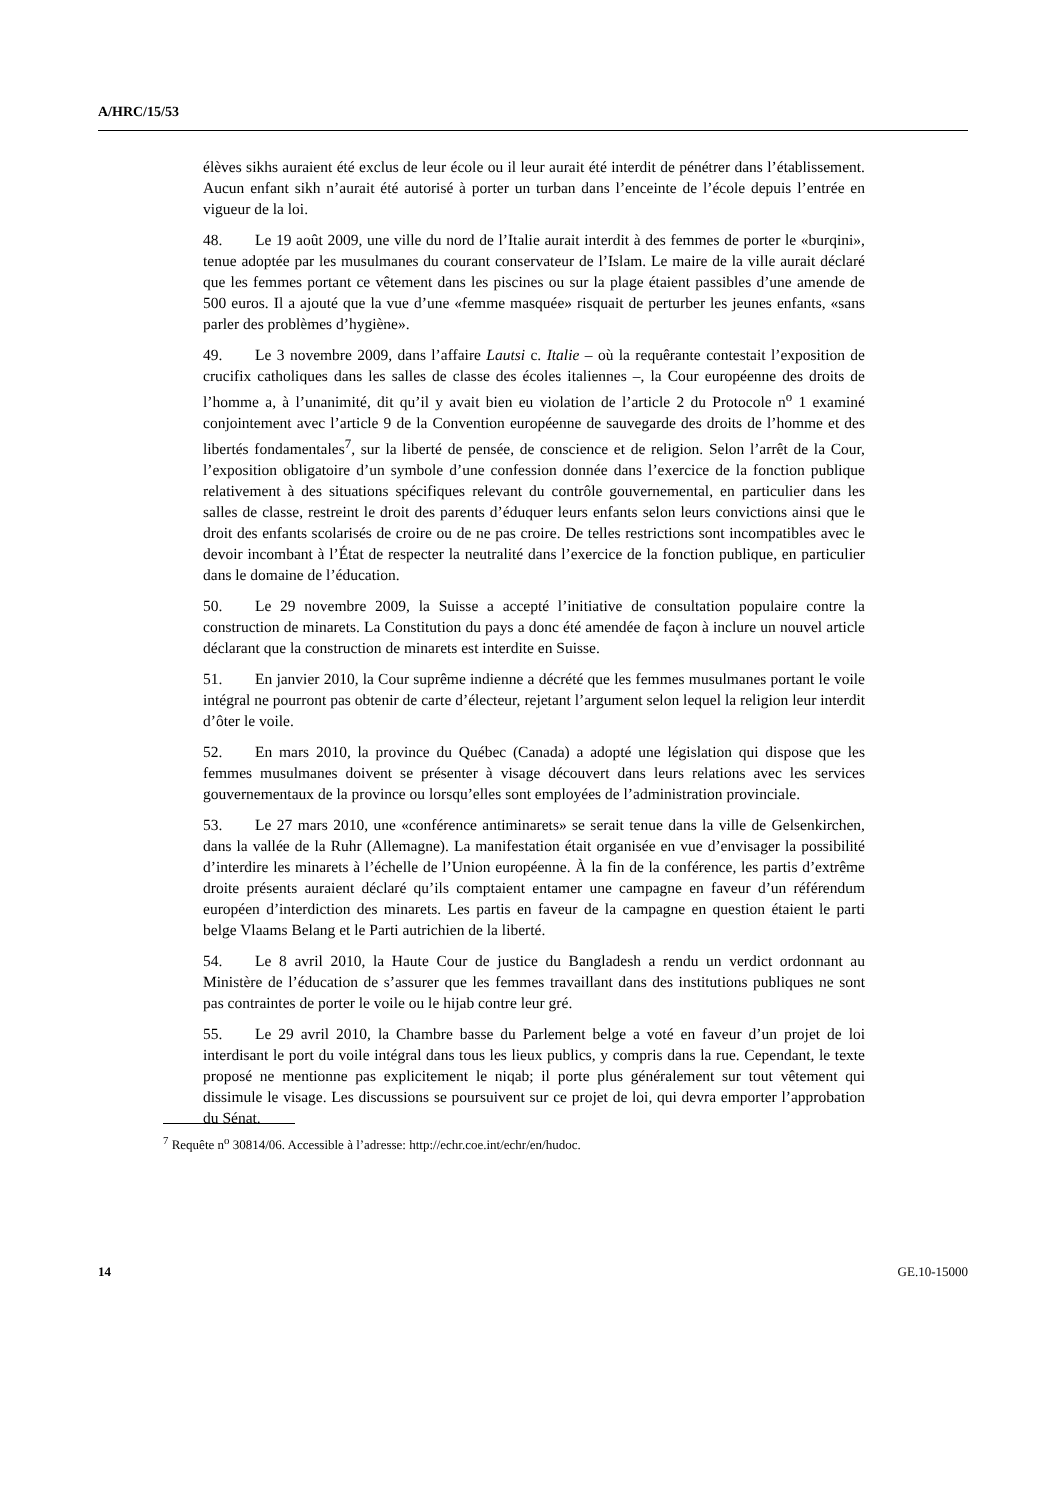A/HRC/15/53
élèves sikhs auraient été exclus de leur école ou il leur aurait été interdit de pénétrer dans l’établissement. Aucun enfant sikh n’aurait été autorisé à porter un turban dans l’enceinte de l’école depuis l’entrée en vigueur de la loi.
48. Le 19 août 2009, une ville du nord de l’Italie aurait interdit à des femmes de porter le «burqini», tenue adoptée par les musulmanes du courant conservateur de l’Islam. Le maire de la ville aurait déclaré que les femmes portant ce vêtement dans les piscines ou sur la plage étaient passibles d’une amende de 500 euros. Il a ajouté que la vue d’une «femme masquée» risquait de perturber les jeunes enfants, «sans parler des problèmes d’hygiène».
49. Le 3 novembre 2009, dans l’affaire Lautsi c. Italie – où la requêrante contestait l’exposition de crucifix catholiques dans les salles de classe des écoles italiennes –, la Cour européenne des droits de l’homme a, à l’unanimité, dit qu’il y avait bien eu violation de l’article 2 du Protocole n<sup>o</sup> 1 examiné conjointement avec l’article 9 de la Convention européenne de sauvegarde des droits de l’homme et des libertés fondamentales<sup>7</sup>, sur la liberté de pensée, de conscience et de religion. Selon l’arrêt de la Cour, l’exposition obligatoire d’un symbole d’une confession donnée dans l’exercice de la fonction publique relativement à des situations spécifiques relevant du contrôle gouvernemental, en particulier dans les salles de classe, restreint le droit des parents d’éduquer leurs enfants selon leurs convictions ainsi que le droit des enfants scolarisés de croire ou de ne pas croire. De telles restrictions sont incompatibles avec le devoir incombant à l’État de respecter la neutralité dans l’exercice de la fonction publique, en particulier dans le domaine de l’éducation.
50. Le 29 novembre 2009, la Suisse a accepté l’initiative de consultation populaire contre la construction de minarets. La Constitution du pays a donc été amendée de façon à inclure un nouvel article déclarant que la construction de minarets est interdite en Suisse.
51. En janvier 2010, la Cour suprême indienne a décrété que les femmes musulmanes portant le voile intégral ne pourront pas obtenir de carte d’électeur, rejetant l’argument selon lequel la religion leur interdit d’ôter le voile.
52. En mars 2010, la province du Québec (Canada) a adopté une législation qui dispose que les femmes musulmanes doivent se présenter à visage découvert dans leurs relations avec les services gouvernementaux de la province ou lorsqu’elles sont employées de l’administration provinciale.
53. Le 27 mars 2010, une «conférence antiminarets» se serait tenue dans la ville de Gelsenkirchen, dans la vallée de la Ruhr (Allemagne). La manifestation était organisée en vue d’envisager la possibilité d’interdire les minarets à l’échelle de l’Union européenne. À la fin de la conférence, les partis d’extrême droite présents auraient déclaré qu’ils comptaient entamer une campagne en faveur d’un référendum européen d’interdiction des minarets. Les partis en faveur de la campagne en question étaient le parti belge Vlaams Belang et le Parti autrichien de la liberté.
54. Le 8 avril 2010, la Haute Cour de justice du Bangladesh a rendu un verdict ordonnant au Ministère de l’éducation de s’assurer que les femmes travaillant dans des institutions publiques ne sont pas contraintes de porter le voile ou le hijab contre leur gré.
55. Le 29 avril 2010, la Chambre basse du Parlement belge a voté en faveur d’un projet de loi interdisant le port du voile intégral dans tous les lieux publics, y compris dans la rue. Cependant, le texte proposé ne mentionne pas explicitement le niqab; il porte plus généralement sur tout vêtement qui dissimule le visage. Les discussions se poursuivent sur ce projet de loi, qui devra emporter l’approbation du Sénat.
<sup>7</sup> Requête n<sup>o</sup> 30814/06. Accessible à l’adresse: http://echr.coe.int/echr/en/hudoc.
14 GE.10-15000